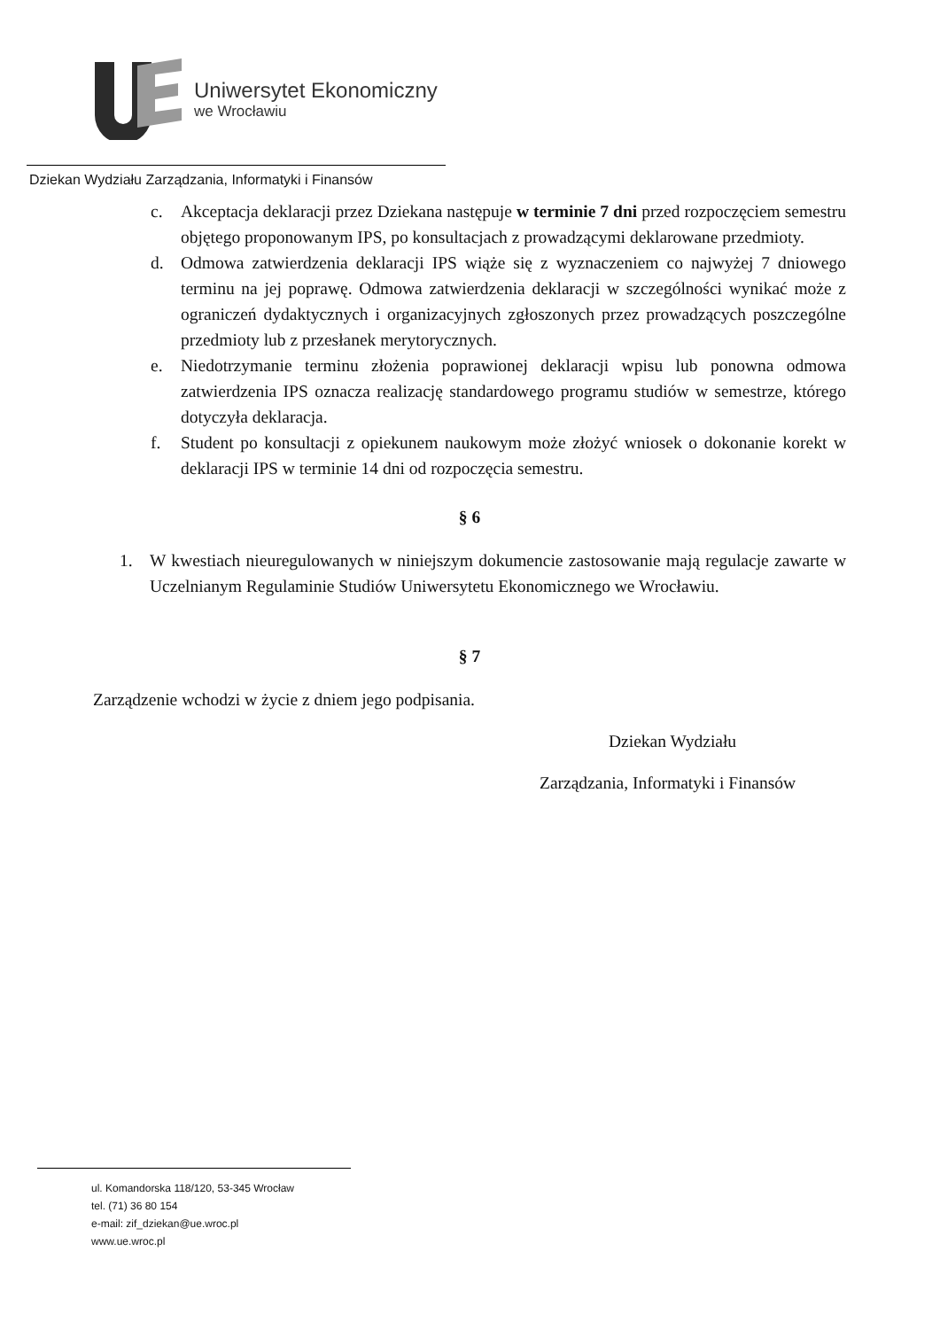Uniwersytet Ekonomiczny
we Wrocławiu
Dziekan Wydziału Zarządzania, Informatyki i Finansów
c. Akceptacja deklaracji przez Dziekana następuje w terminie 7 dni przed rozpoczęciem semestru objętego proponowanym IPS, po konsultacjach z prowadzącymi deklarowane przedmioty.
d. Odmowa zatwierdzenia deklaracji IPS wiąże się z wyznaczeniem co najwyżej 7 dniowego terminu na jej poprawę. Odmowa zatwierdzenia deklaracji w szczególności wynikać może z ograniczeń dydaktycznych i organizacyjnych zgłoszonych przez prowadzących poszczególne przedmioty lub z przesłanek merytorycznych.
e. Niedotrzymanie terminu złożenia poprawionej deklaracji wpisu lub ponowna odmowa zatwierdzenia IPS oznacza realizację standardowego programu studiów w semestrze, którego dotyczyła deklaracja.
f. Student po konsultacji z opiekunem naukowym może złożyć wniosek o dokonanie korekt w deklaracji IPS w terminie 14 dni od rozpoczęcia semestru.
§ 6
1. W kwestiach nieuregulowanych w niniejszym dokumencie zastosowanie mają regulacje zawarte w Uczelnianym Regulaminie Studiów Uniwersytetu Ekonomicznego we Wrocławiu.
§ 7
Zarządzenie wchodzi w życie z dniem jego podpisania.
Dziekan Wydziału
Zarządzania, Informatyki i Finansów
ul. Komandorska 118/120, 53-345 Wrocław
tel. (71) 36 80 154
e-mail: zif_dziekan@ue.wroc.pl
www.ue.wroc.pl